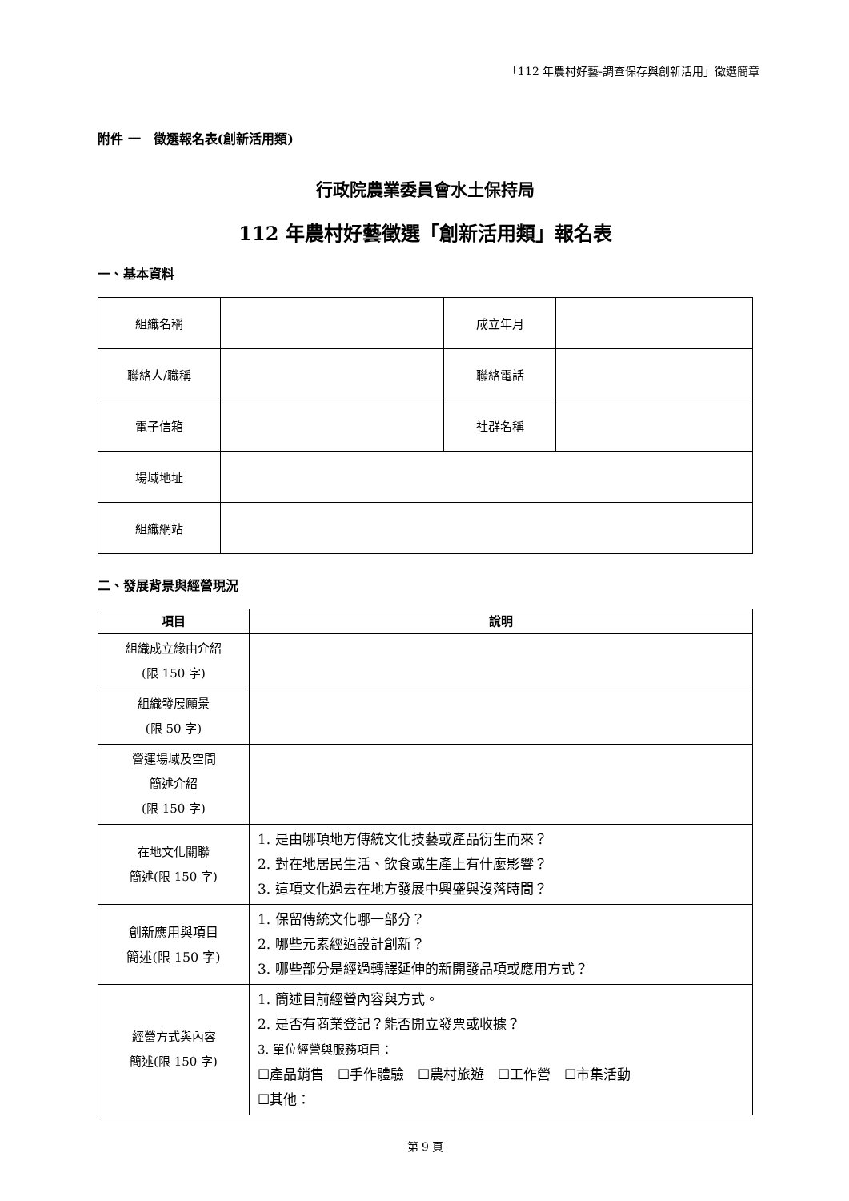「112 年農村好藝-調查保存與創新活用」徵選簡章
附件 一　徵選報名表(創新活用類)
行政院農業委員會水土保持局
112 年農村好藝徵選「創新活用類」報名表
一、基本資料
| 組織名稱 | | 成立年月 | |
| 聯絡人/職稱 | | 聯絡電話 | |
| 電子信箱 | | 社群名稱 | |
| 場域地址 | | | |
| 組織網站 | | | |
二、發展背景與經營現況
| 項目 | 說明 |
| --- | --- |
| 組織成立緣由介紹 (限 150 字) | |
| 組織發展願景 (限 50 字) | |
| 營運場域及空間 簡述介紹 (限 150 字) | |
| 在地文化關聯 簡述(限 150 字) | 1. 是由哪項地方傳統文化技藝或產品衍生而來？ 2. 對在地居民生活、飲食或生產上有什麼影響？ 3. 這項文化過去在地方發展中興盛與沒落時間？ |
| 創新應用與項目 簡述(限 150 字) | 1. 保留傳統文化哪一部分？ 2. 哪些元素經過設計創新？ 3. 哪些部分是經過轉譯延伸的新開發品項或應用方式？ |
| 經營方式與內容 簡述(限 150 字) | 1. 簡述目前經營內容與方式。 2. 是否有商業登記？能否開立發票或收據？ 3. 單位經營與服務項目： ☐產品銷售 ☐手作體驗 ☐農村旅遊 ☐工作營 ☐市集活動 ☐其他： |
第 9 頁